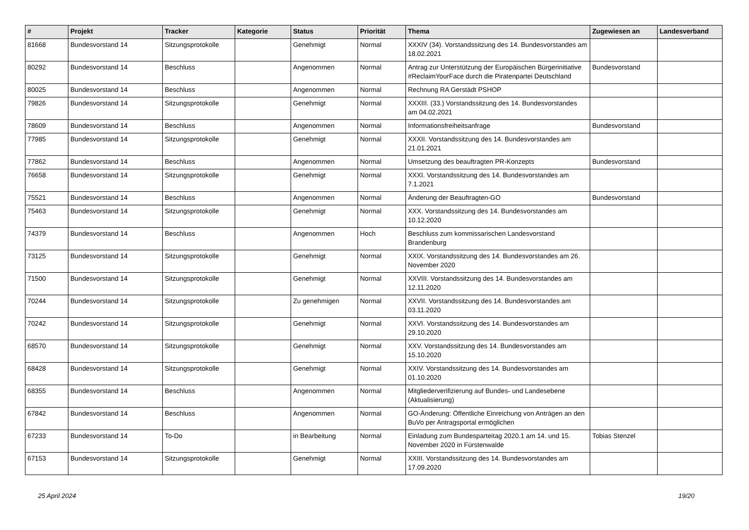| # | Projekt | Tracker | Kategorie | Status | Priorität | Thema | Zugewiesen an | Landesverband |
| --- | --- | --- | --- | --- | --- | --- | --- | --- |
| 81668 | Bundesvorstand 14 | Sitzungsprotokolle | | Genehmigt | Normal | XXXIV (34). Vorstandssitzung des 14. Bundesvorstandes am 18.02.2021 | | |
| 80292 | Bundesvorstand 14 | Beschluss | | Angenommen | Normal | Antrag zur Unterstützung der Europäischen Bürgerinitiative #ReclaimYourFace durch die Piratenpartei Deutschland | Bundesvorstand | |
| 80025 | Bundesvorstand 14 | Beschluss | | Angenommen | Normal | Rechnung RA Gerstädt PSHOP | | |
| 79826 | Bundesvorstand 14 | Sitzungsprotokolle | | Genehmigt | Normal | XXXIII. (33.) Vorstandssitzung des 14. Bundesvorstandes am 04.02.2021 | | |
| 78609 | Bundesvorstand 14 | Beschluss | | Angenommen | Normal | Informationsfreiheitsanfrage | Bundesvorstand | |
| 77985 | Bundesvorstand 14 | Sitzungsprotokolle | | Genehmigt | Normal | XXXII. Vorstandssitzung des 14. Bundesvorstandes am 21.01.2021 | | |
| 77862 | Bundesvorstand 14 | Beschluss | | Angenommen | Normal | Umsetzung des beauftragten PR-Konzepts | Bundesvorstand | |
| 76658 | Bundesvorstand 14 | Sitzungsprotokolle | | Genehmigt | Normal | XXXI. Vorstandssitzung des 14. Bundesvorstandes am 7.1.2021 | | |
| 75521 | Bundesvorstand 14 | Beschluss | | Angenommen | Normal | Änderung der Beauftragten-GO | Bundesvorstand | |
| 75463 | Bundesvorstand 14 | Sitzungsprotokolle | | Genehmigt | Normal | XXX. Vorstandssitzung des 14. Bundesvorstandes am 10.12.2020 | | |
| 74379 | Bundesvorstand 14 | Beschluss | | Angenommen | Hoch | Beschluss zum kommissarischen Landesvorstand Brandenburg | | |
| 73125 | Bundesvorstand 14 | Sitzungsprotokolle | | Genehmigt | Normal | XXIX. Vorstandssitzung des 14. Bundesvorstandes am 26. November 2020 | | |
| 71500 | Bundesvorstand 14 | Sitzungsprotokolle | | Genehmigt | Normal | XXVIII. Vorstandssitzung des 14. Bundesvorstandes am 12.11.2020 | | |
| 70244 | Bundesvorstand 14 | Sitzungsprotokolle | | Zu genehmigen | Normal | XXVII. Vorstandssitzung des 14. Bundesvorstandes am 03.11.2020 | | |
| 70242 | Bundesvorstand 14 | Sitzungsprotokolle | | Genehmigt | Normal | XXVI. Vorstandssitzung des 14. Bundesvorstandes am 29.10.2020 | | |
| 68570 | Bundesvorstand 14 | Sitzungsprotokolle | | Genehmigt | Normal | XXV. Vorstandssitzung des 14. Bundesvorstandes am 15.10.2020 | | |
| 68428 | Bundesvorstand 14 | Sitzungsprotokolle | | Genehmigt | Normal | XXIV. Vorstandssitzung des 14. Bundesvorstandes am 01.10.2020 | | |
| 68355 | Bundesvorstand 14 | Beschluss | | Angenommen | Normal | Mitgliederverifizierung auf Bundes- und Landesebene (Aktualisierung) | | |
| 67842 | Bundesvorstand 14 | Beschluss | | Angenommen | Normal | GO-Änderung: Öffentliche Einreichung von Anträgen an den BuVo per Antragsportal ermöglichen | | |
| 67233 | Bundesvorstand 14 | To-Do | | in Bearbeitung | Normal | Einladung zum Bundesparteitag 2020.1 am 14. und 15. November 2020 in Fürstenwalde | Tobias Stenzel | |
| 67153 | Bundesvorstand 14 | Sitzungsprotokolle | | Genehmigt | Normal | XXIII. Vorstandssitzung des 14. Bundesvorstandes am 17.09.2020 | | |
25 April 2024 19/20